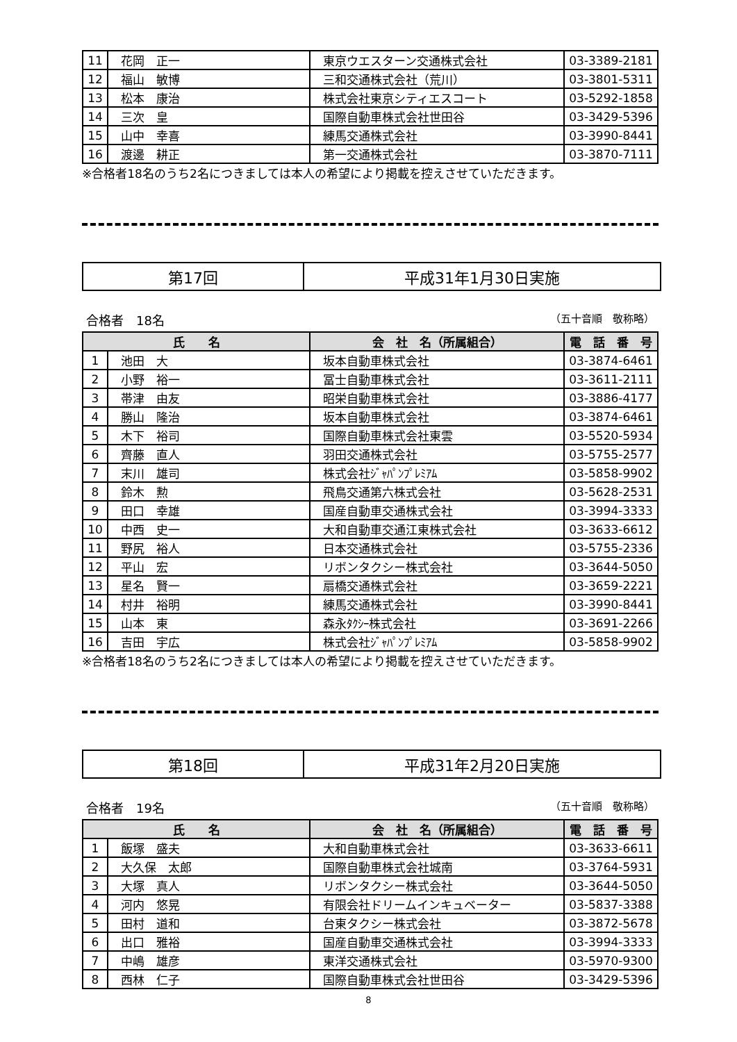| 11 | 花岡 正一 | 東京ウエスターン交通株式会社 | 03-3389-2181 |
| 12 | 福山 敏博 | 三和交通株式会社（荒川） | 03-3801-5311 |
| 13 | 松本 康治 | 株式会社東京シティエスコート | 03-5292-1858 |
| 14 | 三次 皇 | 国際自動車株式会社世田谷 | 03-3429-5396 |
| 15 | 山中 幸喜 | 練馬交通株式会社 | 03-3990-8441 |
| 16 | 渡邊 耕正 | 第一交通株式会社 | 03-3870-7111 |
※合格者18名のうち2名につきましては本人の希望により掲載を控えさせていただきます。
第17回 平成31年1月30日実施
合格者　18名 （五十音順　敬称略）
| 氏 名 | | 会 社 名（所属組合） | 電 話 番 号 |
| --- | --- | --- | --- |
| 1 | 池田 大 | 坂本自動車株式会社 | 03-3874-6461 |
| 2 | 小野 裕一 | 冨士自動車株式会社 | 03-3611-2111 |
| 3 | 帯津 由友 | 昭栄自動車株式会社 | 03-3886-4177 |
| 4 | 勝山 隆治 | 坂本自動車株式会社 | 03-3874-6461 |
| 5 | 木下 裕司 | 国際自動車株式会社東雲 | 03-5520-5934 |
| 6 | 齊藤 直人 | 羽田交通株式会社 | 03-5755-2577 |
| 7 | 末川 雄司 | 株式会社ｼﾞｬﾊﾟﾝﾌﾟﾚﾐｱﾑ | 03-5858-9902 |
| 8 | 鈴木 勲 | 飛鳥交通第六株式会社 | 03-5628-2531 |
| 9 | 田口 幸雄 | 国産自動車交通株式会社 | 03-3994-3333 |
| 10 | 中西 史一 | 大和自動車交通江東株式会社 | 03-3633-6612 |
| 11 | 野尻 裕人 | 日本交通株式会社 | 03-5755-2336 |
| 12 | 平山 宏 | リボンタクシー株式会社 | 03-3644-5050 |
| 13 | 星名 賢一 | 扇橋交通株式会社 | 03-3659-2221 |
| 14 | 村井 裕明 | 練馬交通株式会社 | 03-3990-8441 |
| 15 | 山本 東 | 森永ﾀｸｼｰ株式会社 | 03-3691-2266 |
| 16 | 吉田 宇広 | 株式会社ｼﾞｬﾊﾟﾝﾌﾟﾚﾐｱﾑ | 03-5858-9902 |
※合格者18名のうち2名につきましては本人の希望により掲載を控えさせていただきます。
第18回 平成31年2月20日実施
合格者　19名 （五十音順　敬称略）
| 氏 名 | | 会 社 名（所属組合） | 電 話 番 号 |
| --- | --- | --- | --- |
| 1 | 飯塚 盛夫 | 大和自動車株式会社 | 03-3633-6611 |
| 2 | 大久保 太郎 | 国際自動車株式会社城南 | 03-3764-5931 |
| 3 | 大塚 真人 | リボンタクシー株式会社 | 03-3644-5050 |
| 4 | 河内 悠晃 | 有限会社ドリームインキュベーター | 03-5837-3388 |
| 5 | 田村 道和 | 台東タクシー株式会社 | 03-3872-5678 |
| 6 | 出口 雅裕 | 国産自動車交通株式会社 | 03-3994-3333 |
| 7 | 中嶋 雄彦 | 東洋交通株式会社 | 03-5970-9300 |
| 8 | 西林 仁子 | 国際自動車株式会社世田谷 | 03-3429-5396 |
8